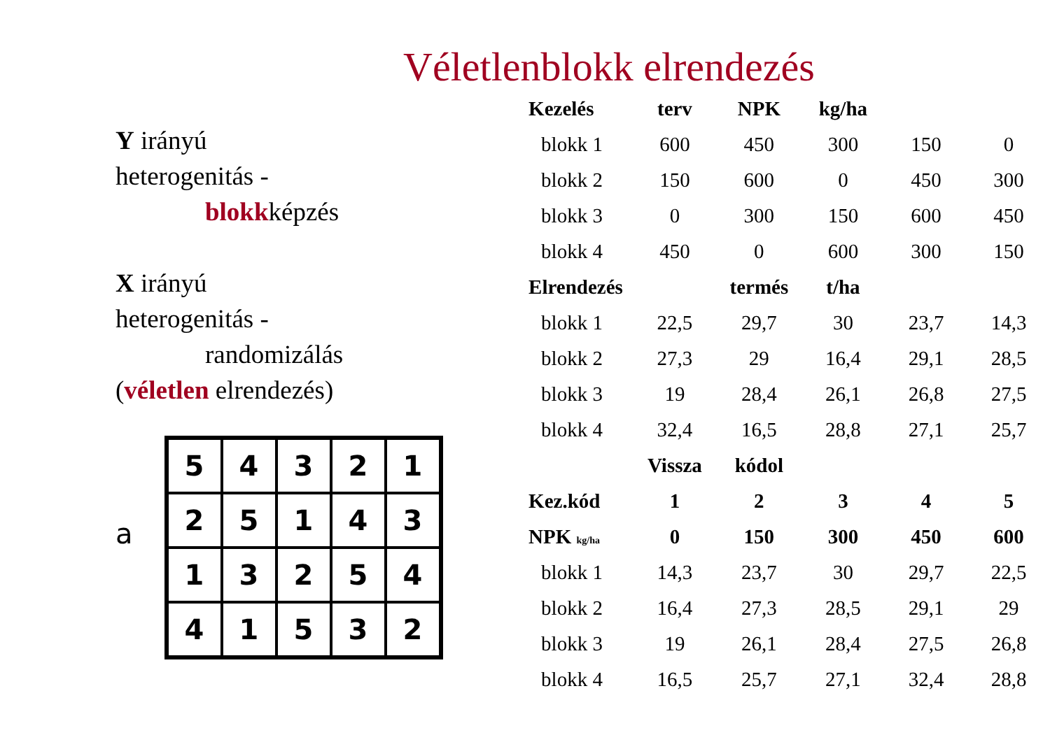Véletlenblokk elrendezés
Y irányú
heterogenitás -
blokkképzés
X irányú
heterogenitás -
randomizálás
(véletlen elrendezés)
a
| 5 | 4 | 3 | 2 | 1 |
| 2 | 5 | 1 | 4 | 3 |
| 1 | 3 | 2 | 5 | 4 |
| 4 | 1 | 5 | 3 | 2 |
| Kezelés | terv | NPK | kg/ha | | |
| --- | --- | --- | --- | --- | --- |
| blokk 1 | 600 | 450 | 300 | 150 | 0 |
| blokk 2 | 150 | 600 | 0 | 450 | 300 |
| blokk 3 | 0 | 300 | 150 | 600 | 450 |
| blokk 4 | 450 | 0 | 600 | 300 | 150 |
| Elrendezés | | termés | t/ha | | |
| blokk 1 | 22,5 | 29,7 | 30 | 23,7 | 14,3 |
| blokk 2 | 27,3 | 29 | 16,4 | 29,1 | 28,5 |
| blokk 3 | 19 | 28,4 | 26,1 | 26,8 | 27,5 |
| blokk 4 | 32,4 | 16,5 | 28,8 | 27,1 | 25,7 |
| | Vissza | kódol | | | |
| Kez.kód | 1 | 2 | 3 | 4 | 5 |
| NPK kg/ha | 0 | 150 | 300 | 450 | 600 |
| blokk 1 | 14,3 | 23,7 | 30 | 29,7 | 22,5 |
| blokk 2 | 16,4 | 27,3 | 28,5 | 29,1 | 29 |
| blokk 3 | 19 | 26,1 | 28,4 | 27,5 | 26,8 |
| blokk 4 | 16,5 | 25,7 | 27,1 | 32,4 | 28,8 |